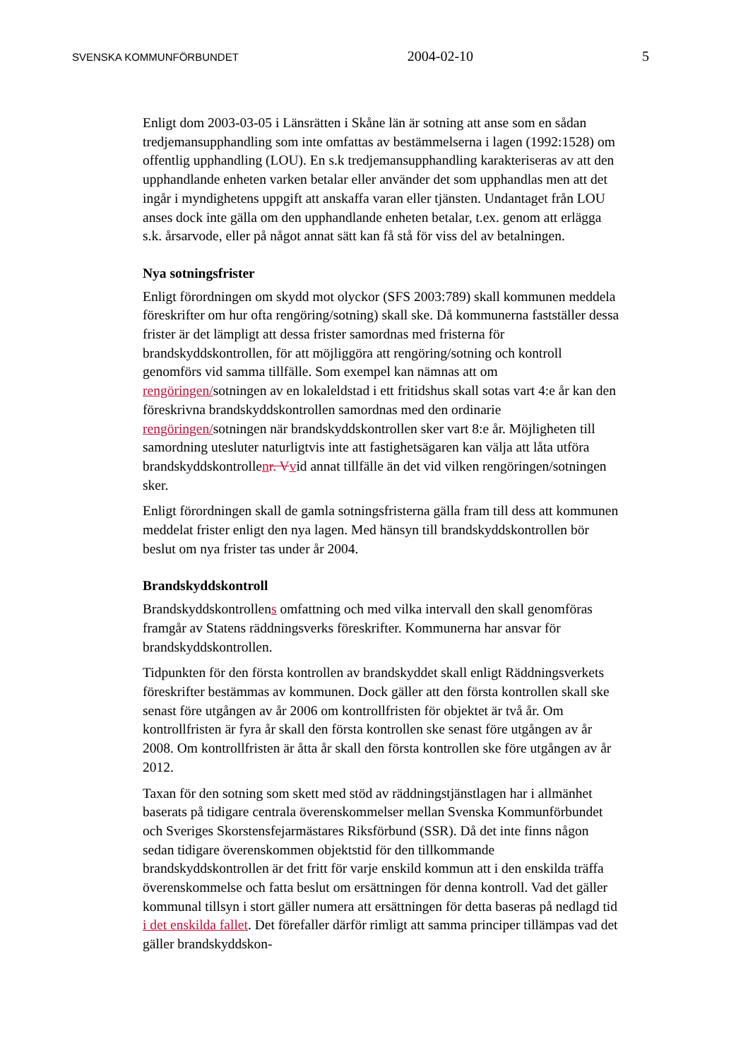SVENSKA KOMMUNFÖRBUNDET 2004-02-10 5
Enligt dom 2003-03-05 i Länsrätten i Skåne län är sotning att anse som en sådan tredjemansupphandling som inte omfattas av bestämmelserna i lagen (1992:1528) om offentlig upphandling (LOU). En s.k tredjemansupphandling karakteriseras av att den upphandlande enheten varken betalar eller använder det som upphandlas men att det ingår i myndighetens uppgift att anskaffa varan eller tjänsten. Undantaget från LOU anses dock inte gälla om den upphandlande enheten betalar, t.ex. genom att erlägga s.k. årsarvode, eller på något annat sätt kan få stå för viss del av betalningen.
Nya sotningsfrister
Enligt förordningen om skydd mot olyckor (SFS 2003:789) skall kommunen meddela föreskrifter om hur ofta rengöring/sotning) skall ske. Då kommunerna fastställer dessa frister är det lämpligt att dessa frister samordnas med fristerna för brandskyddskontrollen, för att möjliggöra att rengöring/sotning och kontroll genomförs vid samma tillfälle. Som exempel kan nämnas att om rengöringen/sotningen av en lokaleldstad i ett fritidshus skall sotas vart 4:e år kan den föreskrivna brandskyddskontrollen samordnas med den ordinarie rengöringen/sotningen när brandskyddskontrollen sker vart 8:e år. Möjligheten till samordning utesluter naturligtvis inte att fastighetsägaren kan välja att låta utföra brandskyddskontrollenr. V vid annat tillfälle än det vid vilken rengöringen/sotningen sker.
Enligt förordningen skall de gamla sotningsfristerna gälla fram till dess att kommunen meddelat frister enligt den nya lagen. Med hänsyn till brandskyddskontrollen bör beslut om nya frister tas under år 2004.
Brandskyddskontroll
Brandskyddskontrollens omfattning och med vilka intervall den skall genomföras framgår av Statens räddningsverks föreskrifter. Kommunerna har ansvar för brandskyddskontrollen.
Tidpunkten för den första kontrollen av brandskyddet skall enligt Räddningsverkets föreskrifter bestämmas av kommunen. Dock gäller att den första kontrollen skall ske senast före utgången av år 2006 om kontrollfristen för objektet är två år. Om kontrollfristen är fyra år skall den första kontrollen ske senast före utgången av år 2008. Om kontrollfristen är åtta år skall den första kontrollen ske före utgången av år 2012.
Taxan för den sotning som skett med stöd av räddningstjänstlagen har i allmänhet baserats på tidigare centrala överenskommelser mellan Svenska Kommunförbundet och Sveriges Skorstensfejarmästares Riksförbund (SSR). Då det inte finns någon sedan tidigare överenskommen objektstid för den tillkommande brandskyddskontrollen är det fritt för varje enskild kommun att i den enskilda träffa överenskommelse och fatta beslut om ersättningen för denna kontroll. Vad det gäller kommunal tillsyn i stort gäller numera att ersättningen för detta baseras på nedlagd tid i det enskilda fallet. Det förefaller därför rimligt att samma principer tillämpas vad det gäller brandskyddskon-